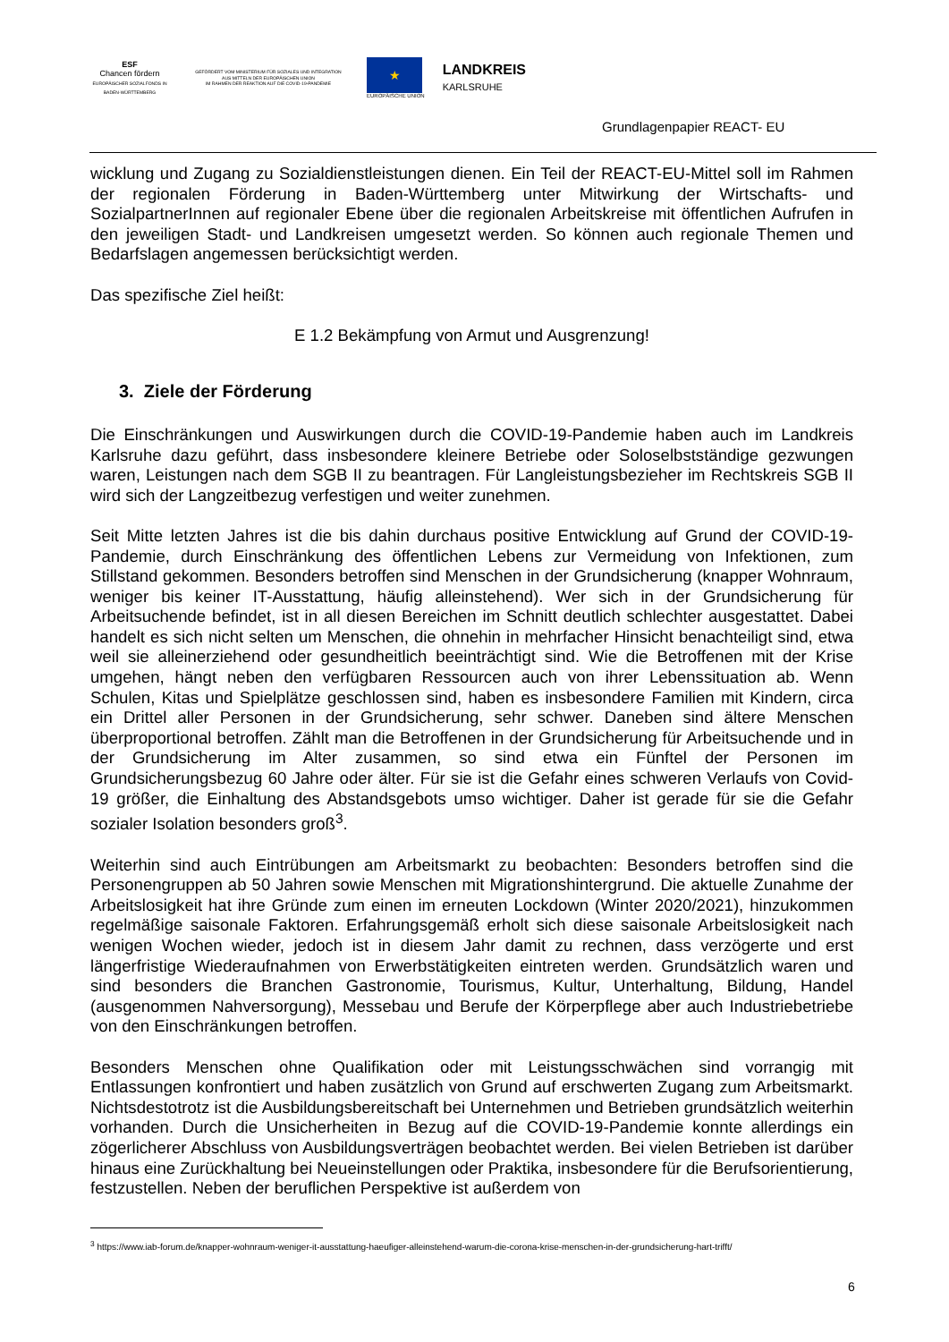ESF
Chancen fördern
EUROPÄISCHER SOZIALFONDS IN BADEN-WÜRTTEMBERG
GEFÖRDERT VOM MINISTERIUM FÜR SOZIALES UND INTEGRATION
AUS MITTELN DER EUROPÄISCHEN UNION
IM RAHMEN DER REAKTION AUF DIE COVID-19-PANDEMIE
★
EUROPÄISCHE UNION
LANDKREIS
KARLSRUHE
Grundlagenpapier REACT- EU
wicklung und Zugang zu Sozialdienstleistungen dienen. Ein Teil der REACT-EU-Mittel soll im Rahmen der regionalen Förderung in Baden-Württemberg unter Mitwirkung der Wirtschafts- und SozialpartnerInnen auf regionaler Ebene über die regionalen Arbeitskreise mit öffentlichen Aufrufen in den jeweiligen Stadt- und Landkreisen umgesetzt werden. So können auch regionale Themen und Bedarfslagen angemessen berücksichtigt werden.
Das spezifische Ziel heißt:
E 1.2 Bekämpfung von Armut und Ausgrenzung!
3. Ziele der Förderung
Die Einschränkungen und Auswirkungen durch die COVID-19-Pandemie haben auch im Landkreis Karlsruhe dazu geführt, dass insbesondere kleinere Betriebe oder Soloselbstständige gezwungen waren, Leistungen nach dem SGB II zu beantragen. Für Langleistungsbezieher im Rechtskreis SGB II wird sich der Langzeitbezug verfestigen und weiter zunehmen.
Seit Mitte letzten Jahres ist die bis dahin durchaus positive Entwicklung auf Grund der COVID-19-Pandemie, durch Einschränkung des öffentlichen Lebens zur Vermeidung von Infektionen, zum Stillstand gekommen. Besonders betroffen sind Menschen in der Grundsicherung (knapper Wohnraum, weniger bis keiner IT-Ausstattung, häufig alleinstehend). Wer sich in der Grundsicherung für Arbeitsuchende befindet, ist in all diesen Bereichen im Schnitt deutlich schlechter ausgestattet. Dabei handelt es sich nicht selten um Menschen, die ohnehin in mehrfacher Hinsicht benachteiligt sind, etwa weil sie alleinerziehend oder gesundheitlich beeinträchtigt sind. Wie die Betroffenen mit der Krise umgehen, hängt neben den verfügbaren Ressourcen auch von ihrer Lebenssituation ab. Wenn Schulen, Kitas und Spielplätze geschlossen sind, haben es insbesondere Familien mit Kindern, circa ein Drittel aller Personen in der Grundsicherung, sehr schwer. Daneben sind ältere Menschen überproportional betroffen. Zählt man die Betroffenen in der Grundsicherung für Arbeitsuchende und in der Grundsicherung im Alter zusammen, so sind etwa ein Fünftel der Personen im Grundsicherungsbezug 60 Jahre oder älter. Für sie ist die Gefahr eines schweren Verlaufs von Covid-19 größer, die Einhaltung des Abstandsgebots umso wichtiger. Daher ist gerade für sie die Gefahr sozialer Isolation besonders groß<sup>3</sup>.
Weiterhin sind auch Eintrübungen am Arbeitsmarkt zu beobachten: Besonders betroffen sind die Personengruppen ab 50 Jahren sowie Menschen mit Migrationshintergrund. Die aktuelle Zunahme der Arbeitslosigkeit hat ihre Gründe zum einen im erneuten Lockdown (Winter 2020/2021), hinzukommen regelmäßige saisonale Faktoren. Erfahrungsgemäß erholt sich diese saisonale Arbeitslosigkeit nach wenigen Wochen wieder, jedoch ist in diesem Jahr damit zu rechnen, dass verzögerte und erst längerfristige Wiederaufnahmen von Erwerbstätigkeiten eintreten werden. Grundsätzlich waren und sind besonders die Branchen Gastronomie, Tourismus, Kultur, Unterhaltung, Bildung, Handel (ausgenommen Nahversorgung), Messebau und Berufe der Körperpflege aber auch Industriebetriebe von den Einschränkungen betroffen.
Besonders Menschen ohne Qualifikation oder mit Leistungsschwächen sind vorrangig mit Entlassungen konfrontiert und haben zusätzlich von Grund auf erschwerten Zugang zum Arbeitsmarkt. Nichtsdestotrotz ist die Ausbildungsbereitschaft bei Unternehmen und Betrieben grundsätzlich weiterhin vorhanden. Durch die Unsicherheiten in Bezug auf die COVID-19-Pandemie konnte allerdings ein zögerlicherer Abschluss von Ausbildungsverträgen beobachtet werden. Bei vielen Betrieben ist darüber hinaus eine Zurückhaltung bei Neueinstellungen oder Praktika, insbesondere für die Berufsorientierung, festzustellen. Neben der beruflichen Perspektive ist außerdem von
<sup>3</sup> https://www.iab-forum.de/knapper-wohnraum-weniger-it-ausstattung-haeufiger-alleinstehend-warum-die-corona-krise-menschen-in-der-grundsicherung-hart-trifft/
6